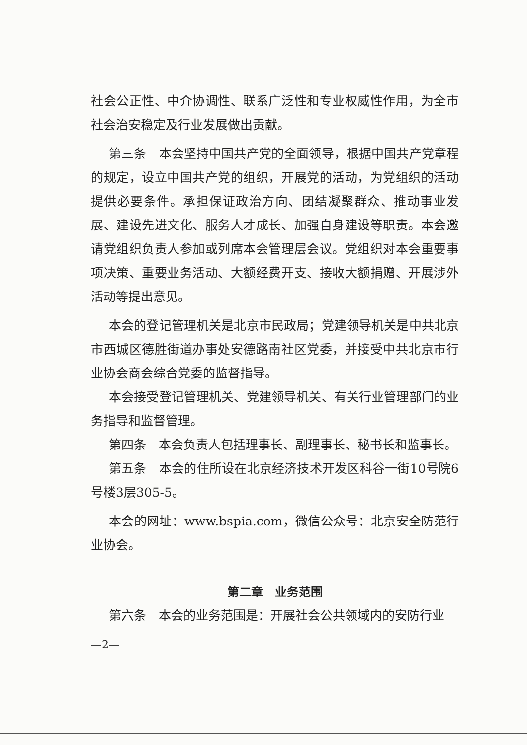社会公正性、中介协调性、联系广泛性和专业权威性作用，为全市社会治安稳定及行业发展做出贡献。
第三条　本会坚持中国共产党的全面领导，根据中国共产党章程的规定，设立中国共产党的组织，开展党的活动，为党组织的活动提供必要条件。承担保证政治方向、团结凝聚群众、推动事业发展、建设先进文化、服务人才成长、加强自身建设等职责。本会邀请党组织负责人参加或列席本会管理层会议。党组织对本会重要事项决策、重要业务活动、大额经费开支、接收大额捐赠、开展涉外活动等提出意见。
本会的登记管理机关是北京市民政局；党建领导机关是中共北京市西城区德胜街道办事处安德路南社区党委，并接受中共北京市行业协会商会综合党委的监督指导。
本会接受登记管理机关、党建领导机关、有关行业管理部门的业务指导和监督管理。
第四条　本会负责人包括理事长、副理事长、秘书长和监事长。
第五条　本会的住所设在北京经济技术开发区科谷一街10号院6号楼3层305-5。
本会的网址：www.bspia.com，微信公众号：北京安全防范行业协会。
第二章　业务范围
第六条　本会的业务范围是：开展社会公共领域内的安防行业
—2—